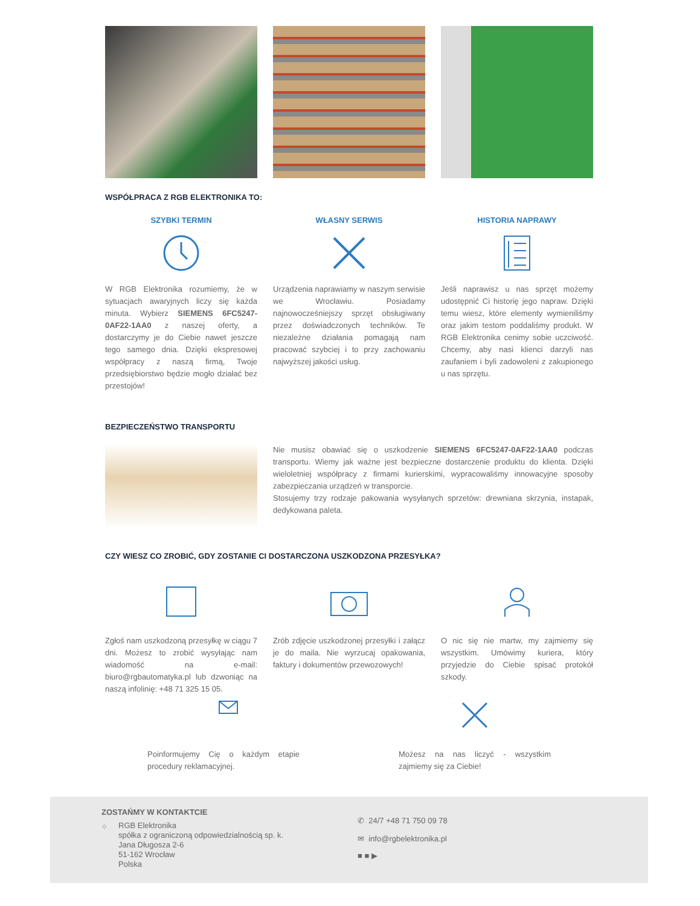WSPÓŁPRACA Z RGB ELEKTRONIKA TO:
SZYBKI TERMIN
W RGB Elektronika rozumiemy, że w sytuacjach awaryjnych liczy się każda minuta. Wybierz SIEMENS 6FC5247-0AF22-1AA0 z naszej oferty, a dostarczymy je do Ciebie nawet jeszcze tego samego dnia. Dzięki ekspresowej współpracy z naszą firmą, Twoje przedsiębiorstwo będzie mogło działać bez przestojów!
WŁASNY SERWIS
Urządzenia naprawiamy w naszym serwisie we Wrocławiu. Posiadamy najnowocześniejszy sprzęt obsługiwany przez doświadczonych techników. Te niezależne działania pomagają nam pracować szybciej i to przy zachowaniu najwyższej jakości usług.
HISTORIA NAPRAWY
Jeśli naprawisz u nas sprzęt możemy udostępnić Ci historię jego napraw. Dzięki temu wiesz, które elementy wymieniliśmy oraz jakim testom poddaliśmy produkt. W RGB Elektronika cenimy sobie uczciwość. Chcemy, aby nasi klienci darzyli nas zaufaniem i byli zadowoleni z zakupionego u nas sprzętu.
BEZPIECZEŃSTWO TRANSPORTU
Nie musisz obawiać się o uszkodzenie SIEMENS 6FC5247-0AF22-1AA0 podczas transportu. Wiemy jak ważne jest bezpieczne dostarczenie produktu do klienta. Dzięki wieloletniej współpracy z firmami kurierskimi, wypracowaliśmy innowacyjne sposoby zabezpieczania urządzeń w transporcie.
Stosujemy trzy rodzaje pakowania wysyłanych sprzetów: drewniana skrzynia, instapak, dedykowana paleta.
CZY WIESZ CO ZROBIĆ, GDY ZOSTANIE CI DOSTARCZONA USZKODZONA PRZESYŁKA?
Zgłoś nam uszkodzoną przesyłkę w ciągu 7 dni. Możesz to zrobić wysyłając nam wiadomość na e-mail: biuro@rgbautomatyka.pl lub dzwoniąc na naszą infolinię: +48 71 325 15 05.
Zrób zdjęcie uszkodzonej przesyłki i załącz je do maila. Nie wyrzucaj opakowania, faktury i dokumentów przewozowych!
O nic się nie martw, my zajmiemy się wszystkim. Umówimy kuriera, który przyjedzie do Ciebie spisać protokół szkody.
Poinformujemy Cię o każdym etapie procedury reklamacyjnej.
Możesz na nas liczyć - wszystkim zajmiemy się za Ciebie!
ZOSTAŃMY W KONTAKTCIE
⌖
RGB Elektronika
spółka z ograniczoną odpowiedzialnością sp. k.
Jana Długosza 2-6
51-162 Wrocław
Polska
✆ 24/7 +48 71 750 09 78
✉ info@rgbelektronika.pl
■ ■ ▶